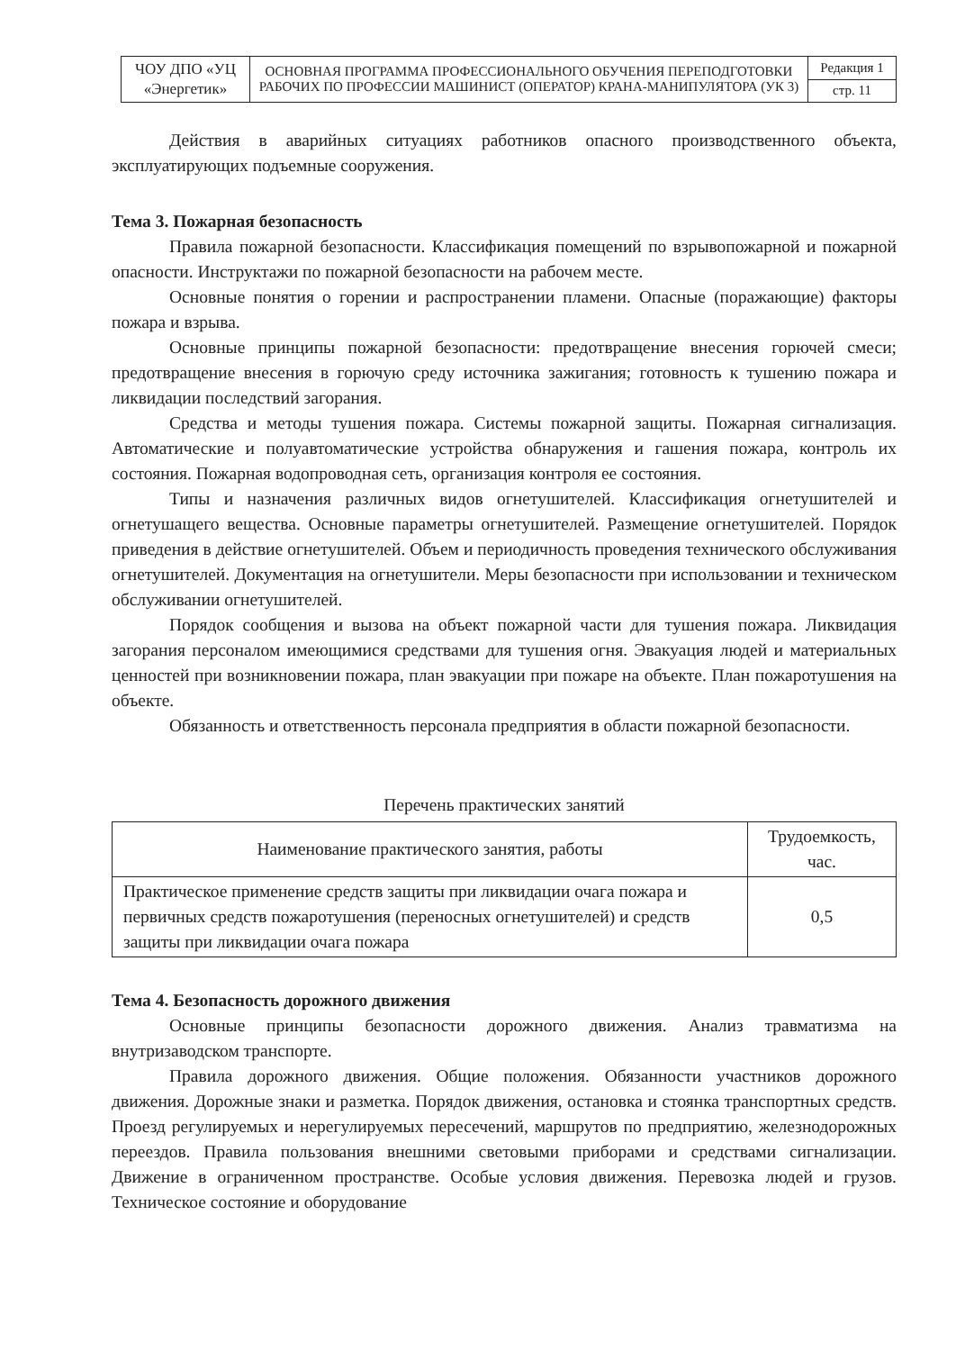| ЧОУ ДПО «УЦ «Энергетик» | ОСНОВНАЯ ПРОГРАММА ПРОФЕССИОНАЛЬНОГО ОБУЧЕНИЯ ПЕРЕПОДГОТОВКИ РАБОЧИХ ПО ПРОФЕССИИ МАШИНИСТ (ОПЕРАТОР) КРАНА-МАНИПУЛЯТОРА (УК 3) | Редакция 1 |
| | | стр. 11 |
Действия в аварийных ситуациях работников опасного производственного объекта, эксплуатирующих подъемные сооружения.
Тема 3. Пожарная безопасность
Правила пожарной безопасности. Классификация помещений по взрывопожарной и пожарной опасности. Инструктажи по пожарной безопасности на рабочем месте.
Основные понятия о горении и распространении пламени. Опасные (поражающие) факторы пожара и взрыва.
Основные принципы пожарной безопасности: предотвращение внесения горючей смеси; предотвращение внесения в горючую среду источника зажигания; готовность к тушению пожара и ликвидации последствий загорания.
Средства и методы тушения пожара. Системы пожарной защиты. Пожарная сигнализация. Автоматические и полуавтоматические устройства обнаружения и гашения пожара, контроль их состояния. Пожарная водопроводная сеть, организация контроля ее состояния.
Типы и назначения различных видов огнетушителей. Классификация огнетушителей и огнетушащего вещества. Основные параметры огнетушителей. Размещение огнетушителей. Порядок приведения в действие огнетушителей. Объем и периодичность проведения технического обслуживания огнетушителей. Документация на огнетушители. Меры безопасности при использовании и техническом обслуживании огнетушителей.
Порядок сообщения и вызова на объект пожарной части для тушения пожара. Ликвидация загорания персоналом имеющимися средствами для тушения огня. Эвакуация людей и материальных ценностей при возникновении пожара, план эвакуации при пожаре на объекте. План пожаротушения на объекте.
Обязанность и ответственность персонала предприятия в области пожарной безопасности.
Перечень практических занятий
| Наименование практического занятия, работы | Трудоемкость, час. |
| --- | --- |
| Практическое применение средств защиты при ликвидации очага пожара и первичных средств пожаротушения (переносных огнетушителей) и средств защиты при ликвидации очага пожара | 0,5 |
Тема 4. Безопасность дорожного движения
Основные принципы безопасности дорожного движения. Анализ травматизма на внутризаводском транспорте.
Правила дорожного движения. Общие положения. Обязанности участников дорожного движения. Дорожные знаки и разметка. Порядок движения, остановка и стоянка транспортных средств. Проезд регулируемых и нерегулируемых пересечений, маршрутов по предприятию, железнодорожных переездов. Правила пользования внешними световыми приборами и средствами сигнализации. Движение в ограниченном пространстве. Особые условия движения. Перевозка людей и грузов. Техническое состояние и оборудование